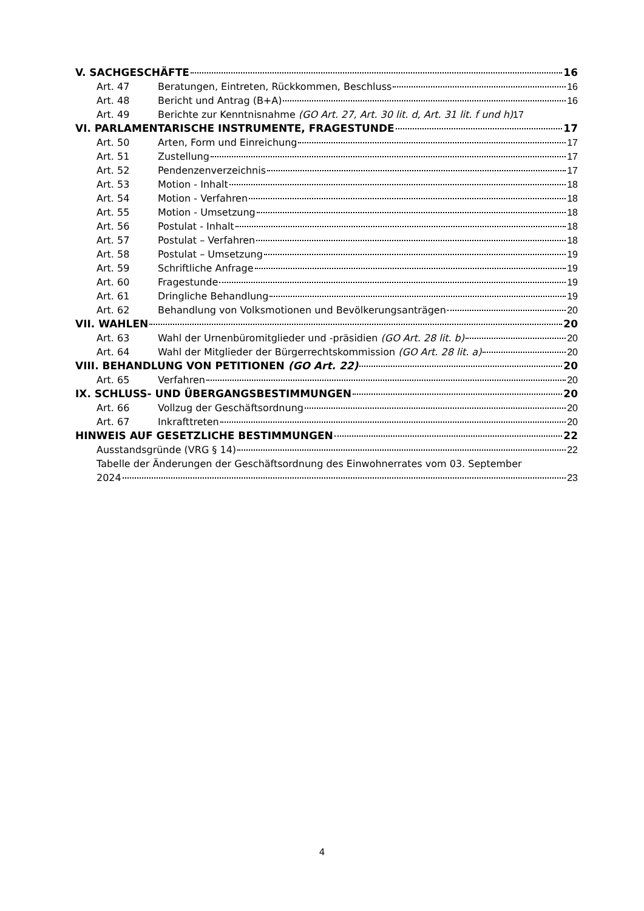V. SACHGESCHÄFTE 16
Art. 47 Beratungen, Eintreten, Rückkommen, Beschluss 16
Art. 48 Bericht und Antrag (B+A) 16
Art. 49 Berichte zur Kenntnisnahme (GO Art. 27, Art. 30 lit. d, Art. 31 lit. f und h) 17
VI. PARLAMENTARISCHE INSTRUMENTE, FRAGESTUNDE 17
Art. 50 Arten, Form und Einreichung 17
Art. 51 Zustellung 17
Art. 52 Pendenzenverzeichnis 17
Art. 53 Motion - Inhalt 18
Art. 54 Motion - Verfahren 18
Art. 55 Motion - Umsetzung 18
Art. 56 Postulat - Inhalt 18
Art. 57 Postulat – Verfahren 18
Art. 58 Postulat – Umsetzung 19
Art. 59 Schriftliche Anfrage 19
Art. 60 Fragestunde 19
Art. 61 Dringliche Behandlung 19
Art. 62 Behandlung von Volksmotionen und Bevölkerungsanträgen 20
VII. WAHLEN 20
Art. 63 Wahl der Urnenbüromitglieder und -präsidien (GO Art. 28 lit. b) 20
Art. 64 Wahl der Mitglieder der Bürgerrechtskommission (GO Art. 28 lit. a) 20
VIII. BEHANDLUNG VON PETITIONEN (GO Art. 22) 20
Art. 65 Verfahren 20
IX. SCHLUSS- UND ÜBERGANGSBESTIMMUNGEN 20
Art. 66 Vollzug der Geschäftsordnung 20
Art. 67 Inkrafttreten 20
HINWEIS AUF GESETZLICHE BESTIMMUNGEN 22
Ausstandsgründe (VRG § 14) 22
Tabelle der Änderungen der Geschäftsordnung des Einwohnerrates vom 03. September
2024 23
4